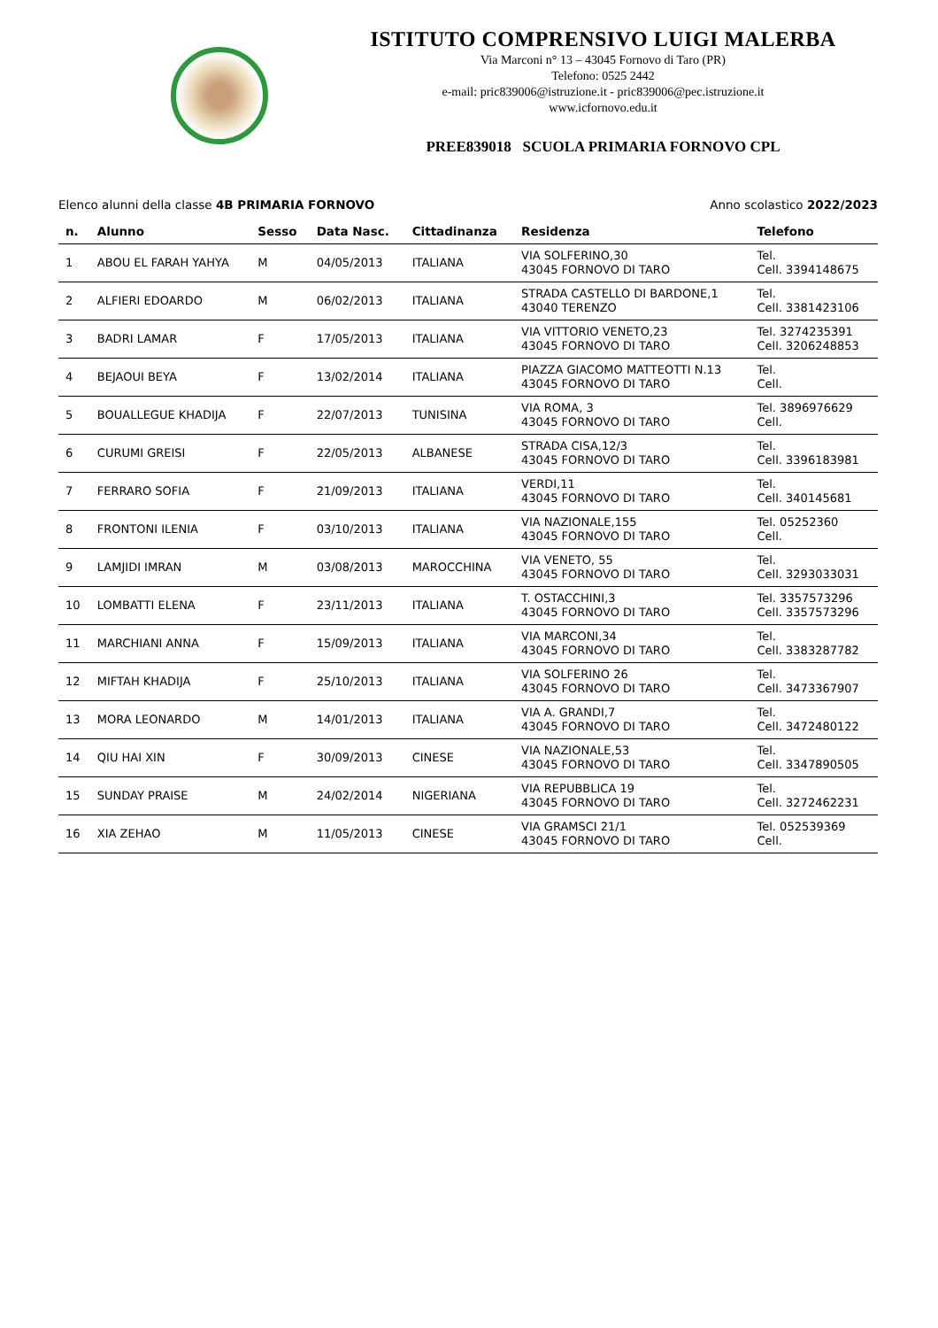ISTITUTO COMPRENSIVO LUIGI MALERBA
Via Marconi n° 13 – 43045 Fornovo di Taro (PR)
Telefono: 0525 2442
e-mail: pric839006@istruzione.it - pric839006@pec.istruzione.it
www.icfornovo.edu.it
PREE839018 SCUOLA PRIMARIA FORNOVO CPL
Elenco alunni della classe 4B PRIMARIA FORNOVO Anno scolastico 2022/2023
| n. | Alunno | Sesso | Data Nasc. | Cittadinanza | Residenza | Telefono |
| --- | --- | --- | --- | --- | --- | --- |
| 1 | ABOU EL FARAH YAHYA | M | 04/05/2013 | ITALIANA | VIA SOLFERINO,30 43045 FORNOVO DI TARO | Tel. Cell. 3394148675 |
| 2 | ALFIERI EDOARDO | M | 06/02/2013 | ITALIANA | STRADA CASTELLO DI BARDONE,1 43040 TERENZO | Tel. Cell. 3381423106 |
| 3 | BADRI LAMAR | F | 17/05/2013 | ITALIANA | VIA VITTORIO VENETO,23 43045 FORNOVO DI TARO | Tel. 3274235391 Cell. 3206248853 |
| 4 | BEJAOUI BEYA | F | 13/02/2014 | ITALIANA | PIAZZA GIACOMO MATTEOTTI N.13 43045 FORNOVO DI TARO | Tel. Cell. |
| 5 | BOUALLEGUE KHADIJA | F | 22/07/2013 | TUNISINA | VIA ROMA, 3 43045 FORNOVO DI TARO | Tel. 3896976629 Cell. |
| 6 | CURUMI GREISI | F | 22/05/2013 | ALBANESE | STRADA CISA,12/3 43045 FORNOVO DI TARO | Tel. Cell. 3396183981 |
| 7 | FERRARO SOFIA | F | 21/09/2013 | ITALIANA | VERDI,11 43045 FORNOVO DI TARO | Tel. Cell. 340145681 |
| 8 | FRONTONI ILENIA | F | 03/10/2013 | ITALIANA | VIA NAZIONALE,155 43045 FORNOVO DI TARO | Tel. 05252360 Cell. |
| 9 | LAMJIDI IMRAN | M | 03/08/2013 | MAROCCHINA | VIA VENETO, 55 43045 FORNOVO DI TARO | Tel. Cell. 3293033031 |
| 10 | LOMBATTI ELENA | F | 23/11/2013 | ITALIANA | T. OSTACCHINI,3 43045 FORNOVO DI TARO | Tel. 3357573296 Cell. 3357573296 |
| 11 | MARCHIANI ANNA | F | 15/09/2013 | ITALIANA | VIA MARCONI,34 43045 FORNOVO DI TARO | Tel. Cell. 3383287782 |
| 12 | MIFTAH KHADIJA | F | 25/10/2013 | ITALIANA | VIA SOLFERINO 26 43045 FORNOVO DI TARO | Tel. Cell. 3473367907 |
| 13 | MORA LEONARDO | M | 14/01/2013 | ITALIANA | VIA A. GRANDI,7 43045 FORNOVO DI TARO | Tel. Cell. 3472480122 |
| 14 | QIU HAI XIN | F | 30/09/2013 | CINESE | VIA NAZIONALE,53 43045 FORNOVO DI TARO | Tel. Cell. 3347890505 |
| 15 | SUNDAY PRAISE | M | 24/02/2014 | NIGERIANA | VIA REPUBBLICA 19 43045 FORNOVO DI TARO | Tel. Cell. 3272462231 |
| 16 | XIA ZEHAO | M | 11/05/2013 | CINESE | VIA GRAMSCI 21/1 43045 FORNOVO DI TARO | Tel. 052539369 Cell. |